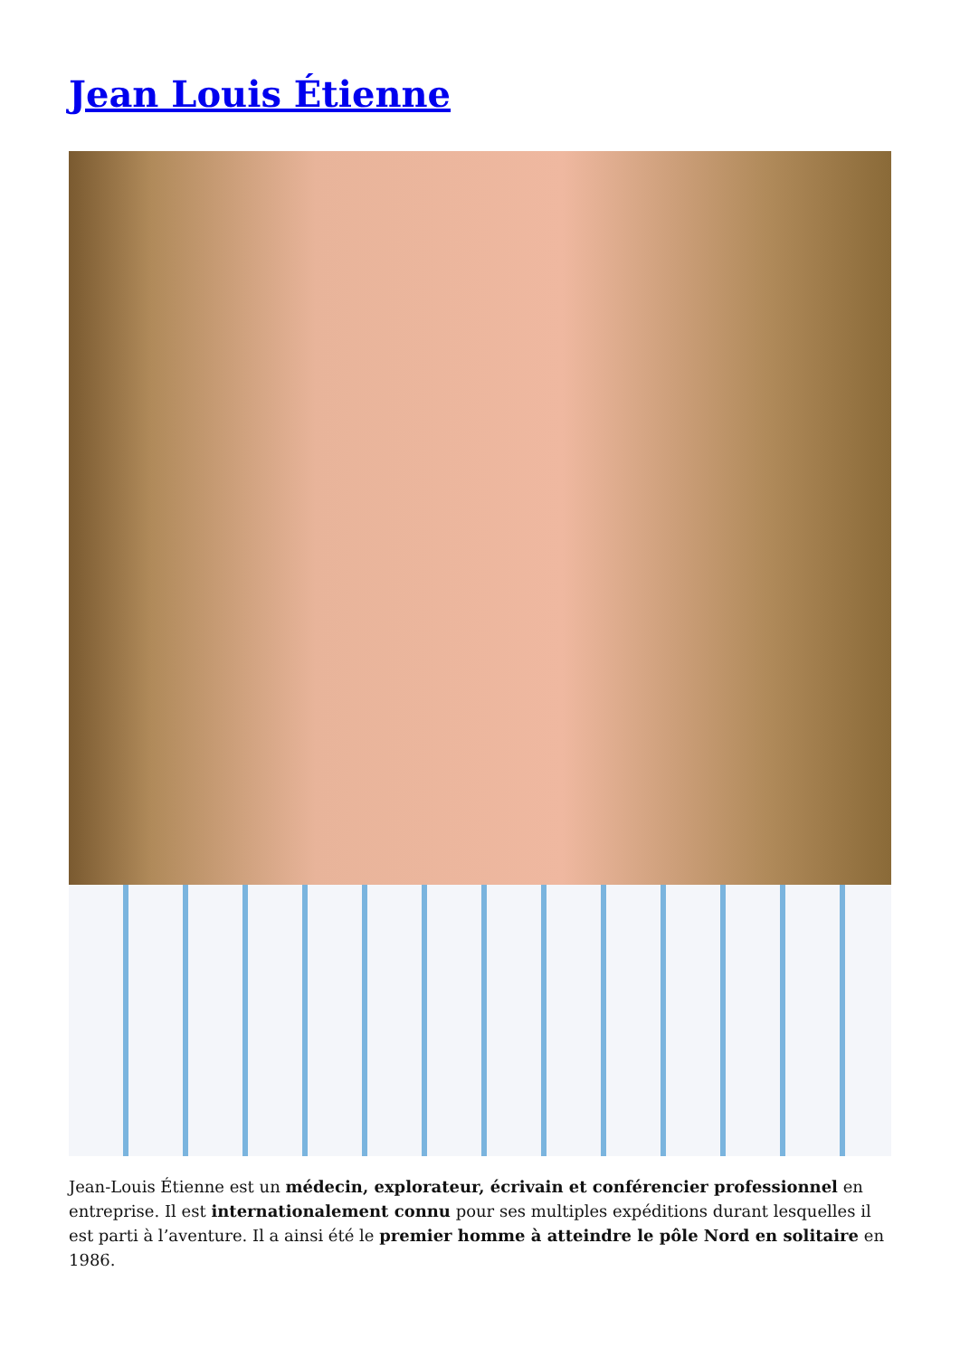Jean Louis Étienne
Jean-Louis Étienne est un médecin, explorateur, écrivain et conférencier professionnel en entreprise. Il est internationalement connu pour ses multiples expéditions durant lesquelles il est parti à l’aventure. Il a ainsi été le premier homme à atteindre le pôle Nord en solitaire en 1986.